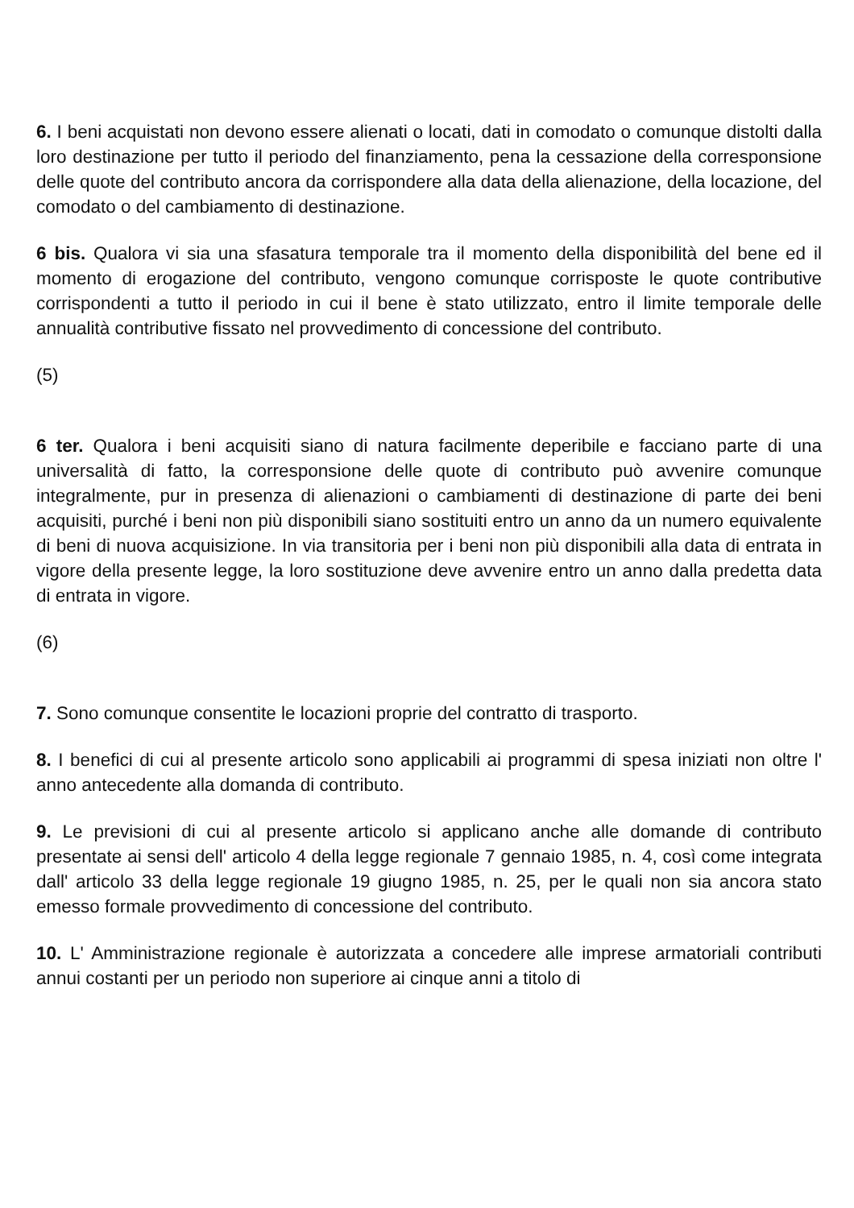6. I beni acquistati non devono essere alienati o locati, dati in comodato o comunque distolti dalla loro destinazione per tutto il periodo del finanziamento, pena la cessazione della corresponsione delle quote del contributo ancora da corrispondere alla data della alienazione, della locazione, del comodato o del cambiamento di destinazione.
6 bis. Qualora vi sia una sfasatura temporale tra il momento della disponibilità del bene ed il momento di erogazione del contributo, vengono comunque corrisposte le quote contributive corrispondenti a tutto il periodo in cui il bene è stato utilizzato, entro il limite temporale delle annualità contributive fissato nel provvedimento di concessione del contributo.
(5)
6 ter. Qualora i beni acquisiti siano di natura facilmente deperibile e facciano parte di una universalità di fatto, la corresponsione delle quote di contributo può avvenire comunque integralmente, pur in presenza di alienazioni o cambiamenti di destinazione di parte dei beni acquisiti, purché i beni non più disponibili siano sostituiti entro un anno da un numero equivalente di beni di nuova acquisizione. In via transitoria per i beni non più disponibili alla data di entrata in vigore della presente legge, la loro sostituzione deve avvenire entro un anno dalla predetta data di entrata in vigore.
(6)
7. Sono comunque consentite le locazioni proprie del contratto di trasporto.
8. I benefici di cui al presente articolo sono applicabili ai programmi di spesa iniziati non oltre l' anno antecedente alla domanda di contributo.
9. Le previsioni di cui al presente articolo si applicano anche alle domande di contributo presentate ai sensi dell' articolo 4 della legge regionale 7 gennaio 1985, n. 4, così come integrata dall' articolo 33 della legge regionale 19 giugno 1985, n. 25, per le quali non sia ancora stato emesso formale provvedimento di concessione del contributo.
10. L' Amministrazione regionale è autorizzata a concedere alle imprese armatoriali contributi annui costanti per un periodo non superiore ai cinque anni a titolo di